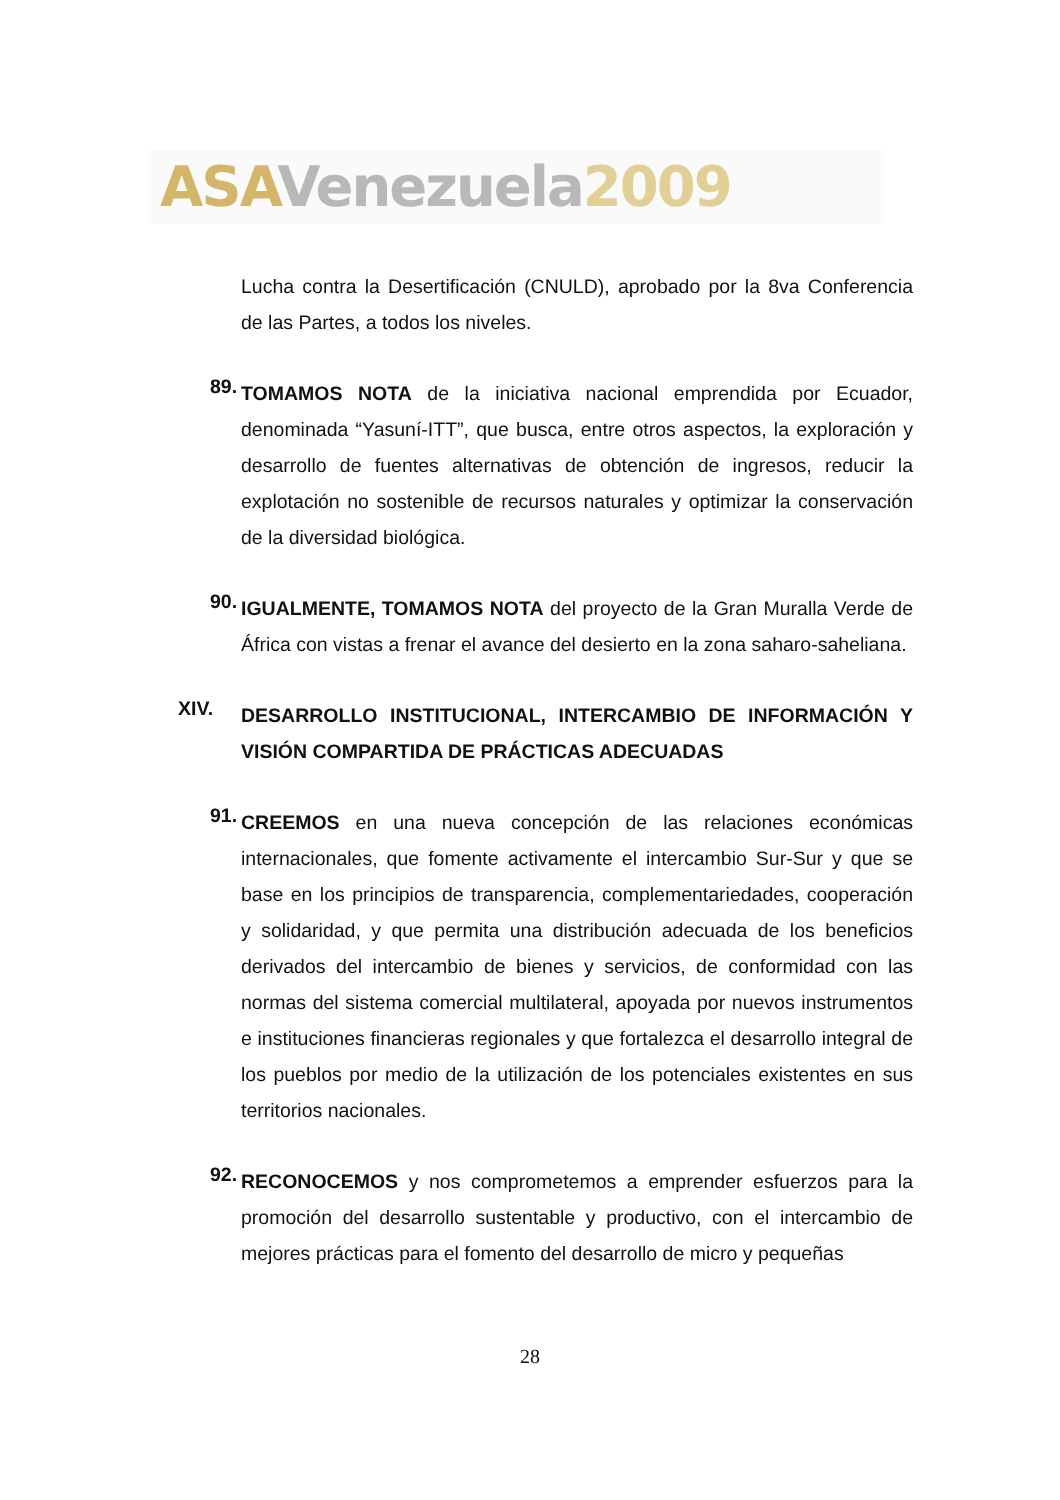ASA Venezuela 2009
Lucha contra la Desertificación (CNULD), aprobado por la 8va Conferencia de las Partes, a todos los niveles.
89.
TOMAMOS NOTA de la iniciativa nacional emprendida por Ecuador, denominada “Yasuní-ITT”, que busca, entre otros aspectos, la exploración y desarrollo de fuentes alternativas de obtención de ingresos, reducir la explotación no sostenible de recursos naturales y optimizar la conservación de la diversidad biológica.
90.
IGUALMENTE, TOMAMOS NOTA del proyecto de la Gran Muralla Verde de África con vistas a frenar el avance del desierto en la zona saharo-saheliana.
XIV.
DESARROLLO INSTITUCIONAL, INTERCAMBIO DE INFORMACIÓN Y VISIÓN COMPARTIDA DE PRÁCTICAS ADECUADAS
91.
CREEMOS en una nueva concepción de las relaciones económicas internacionales, que fomente activamente el intercambio Sur-Sur y que se base en los principios de transparencia, complementariedades, cooperación y solidaridad, y que permita una distribución adecuada de los beneficios derivados del intercambio de bienes y servicios, de conformidad con las normas del sistema comercial multilateral, apoyada por nuevos instrumentos e instituciones financieras regionales y que fortalezca el desarrollo integral de los pueblos por medio de la utilización de los potenciales existentes en sus territorios nacionales.
92.
RECONOCEMOS y nos comprometemos a emprender esfuerzos para la promoción del desarrollo sustentable y productivo, con el intercambio de mejores prácticas para el fomento del desarrollo de micro y pequeñas
28